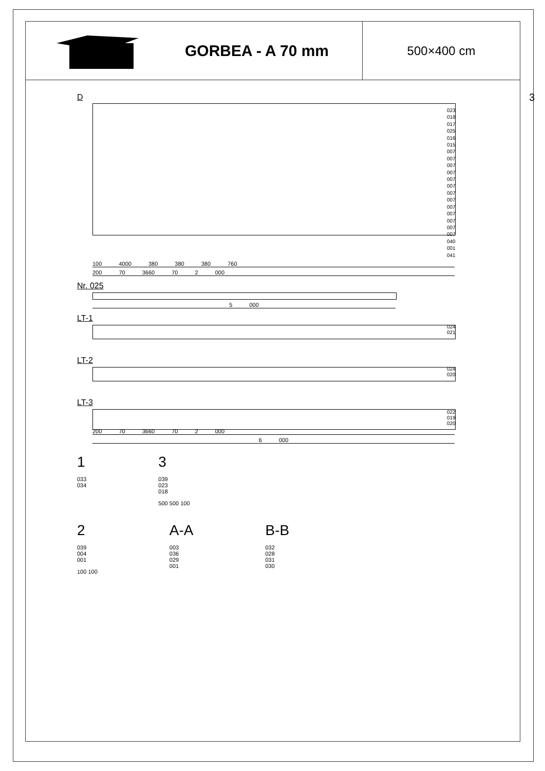GORBEA - A 70 mm
500×400 cm
D
3
023
018
017
025
016
015
007
007
007
007
007
007
007
007
007
007
007
007
007
040
001
041
100 4000 380 380 380 760
200 70 3660 70 2 000
Nr. 025
5 000
LT-1
024
021
LT-2
024
020
LT-3
022
019
020
200 70 3660 70 2 000
6 000
1
033
034
3
039
023
018
500 500 100
2
039
004
001
100 100
A-A
003
036
029
001
B-B
032
028
031
030